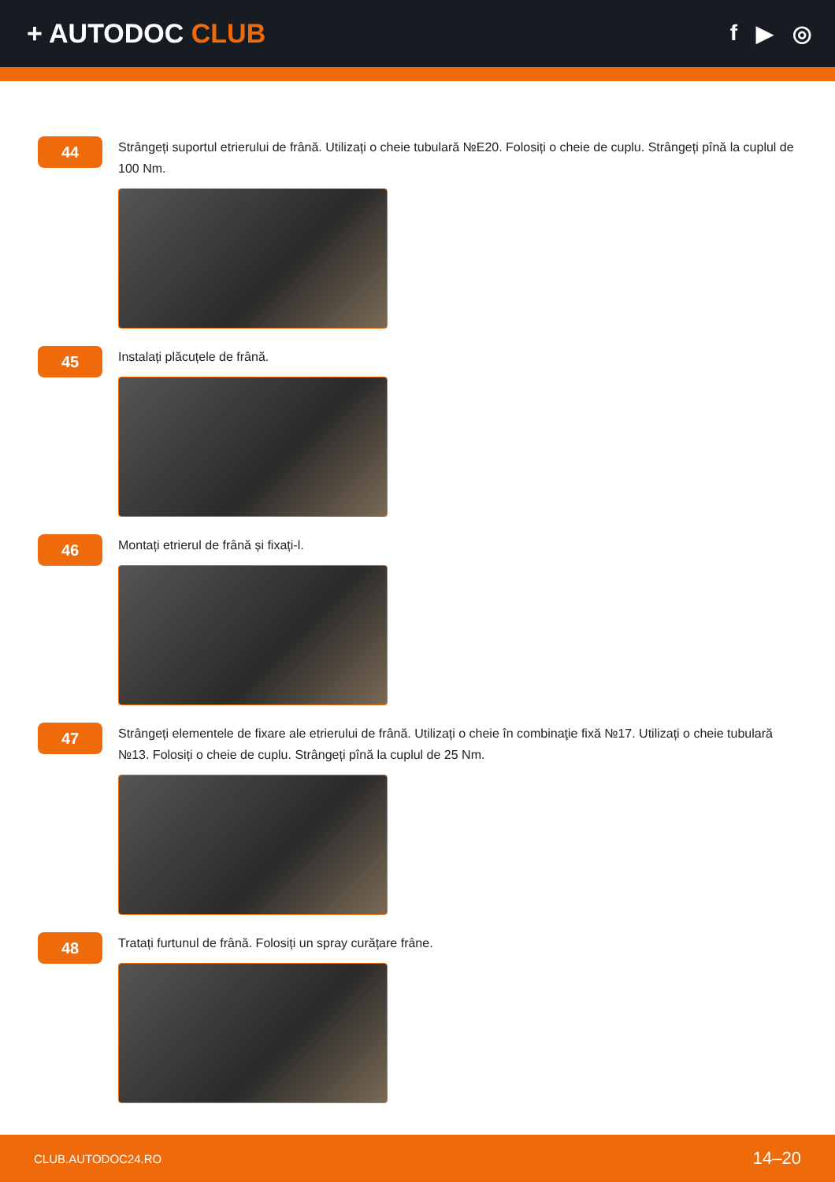+ AUTODOC CLUB
f ▶ ◎
44
Strângeți suportul etrierului de frână. Utilizați o cheie tubulară №E20. Folosiți o cheie de cuplu. Strângeți pînă la cuplul de 100 Nm.
45
Instalați plăcuțele de frână.
46
Montați etrierul de frână și fixați-l.
47
Strângeți elementele de fixare ale etrierului de frână. Utilizați o cheie în combinaţie fixă №17. Utilizați o cheie tubulară №13. Folosiți o cheie de cuplu. Strângeți pînă la cuplul de 25 Nm.
48
Tratați furtunul de frână. Folosiți un spray curățare frâne.
CLUB.AUTODOC24.RO 14–20